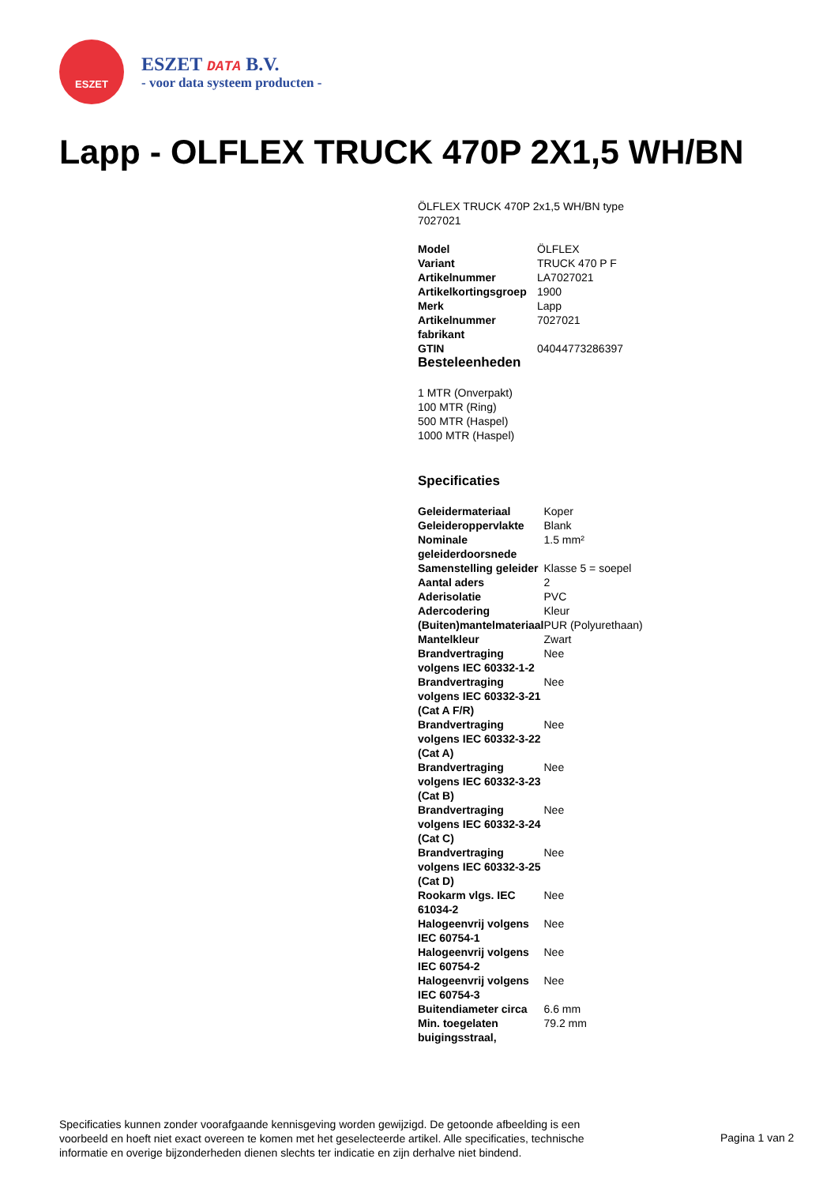ESZET
ESZET DATA B.V.
- voor data systeem producten -
Lapp - OLFLEX TRUCK 470P 2X1,5 WH/BN
ÖLFLEX TRUCK 470P 2x1,5 WH/BN type 7027021
| Model | ÖLFLEX |
| Variant | TRUCK 470 P F |
| Artikelnummer | LA7027021 |
| Artikelkortingsgroep | 1900 |
| Merk | Lapp |
| Artikelnummer fabrikant | 7027021 |
| GTIN | 04044773286397 |
Besteleenheden
1 MTR (Onverpakt)
100 MTR (Ring)
500 MTR (Haspel)
1000 MTR (Haspel)
Specificaties
| Geleidermateriaal | Koper |
| Geleideroppervlakte | Blank |
| Nominale geleiderdoorsnede | 1.5 mm² |
| Samenstelling geleider | Klasse 5 = soepel |
| Aantal aders | 2 |
| Aderisolatie | PVC |
| Adercodering | Kleur |
| (Buiten)mantelmateriaal | PUR (Polyurethaan) |
| Mantelkleur | Zwart |
| Brandvertraging volgens IEC 60332-1-2 | Nee |
| Brandvertraging volgens IEC 60332-3-21 (Cat A F/R) | Nee |
| Brandvertraging volgens IEC 60332-3-22 (Cat A) | Nee |
| Brandvertraging volgens IEC 60332-3-23 (Cat B) | Nee |
| Brandvertraging volgens IEC 60332-3-24 (Cat C) | Nee |
| Brandvertraging volgens IEC 60332-3-25 (Cat D) | Nee |
| Rookarm vlgs. IEC 61034-2 | Nee |
| Halogeenvrij volgens IEC 60754-1 | Nee |
| Halogeenvrij volgens IEC 60754-2 | Nee |
| Halogeenvrij volgens IEC 60754-3 | Nee |
| Buitendiameter circa | 6.6 mm |
| Min. toegelaten buigingsstraal, | 79.2 mm |
Specificaties kunnen zonder voorafgaande kennisgeving worden gewijzigd. De getoonde afbeelding is een voorbeeld en hoeft niet exact overeen te komen met het geselecteerde artikel. Alle specificaties, technische informatie en overige bijzonderheden dienen slechts ter indicatie en zijn derhalve niet bindend.
Pagina 1 van 2